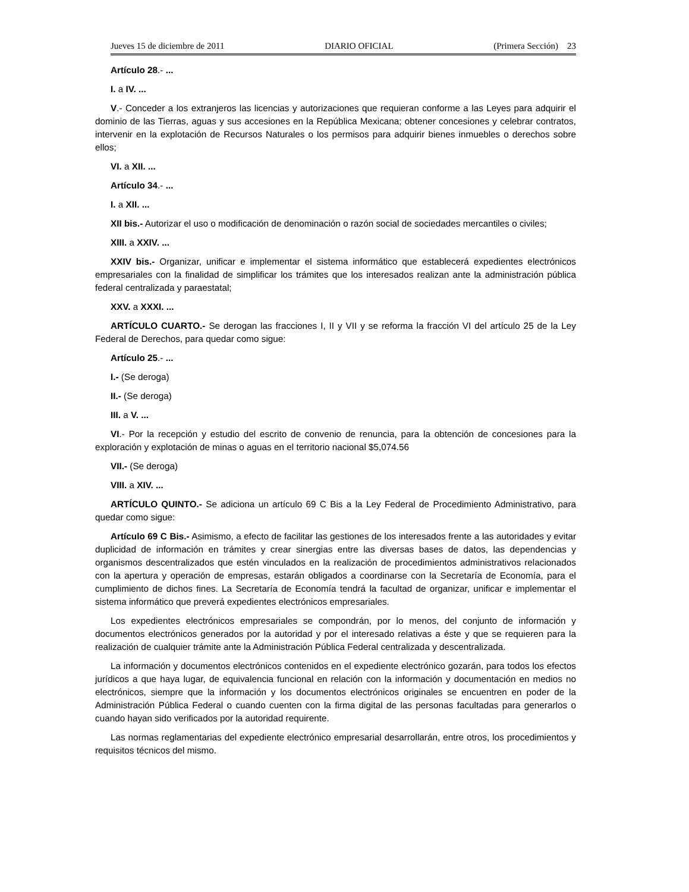Jueves 15 de diciembre de 2011 DIARIO OFICIAL (Primera Sección) 23
Artículo 28.- ...
I. a IV. ...
V.- Conceder a los extranjeros las licencias y autorizaciones que requieran conforme a las Leyes para adquirir el dominio de las Tierras, aguas y sus accesiones en la República Mexicana; obtener concesiones y celebrar contratos, intervenir en la explotación de Recursos Naturales o los permisos para adquirir bienes inmuebles o derechos sobre ellos;
VI. a XII. ...
Artículo 34.- ...
I. a XII. ...
XII bis.- Autorizar el uso o modificación de denominación o razón social de sociedades mercantiles o civiles;
XIII. a XXIV. ...
XXIV bis.- Organizar, unificar e implementar el sistema informático que establecerá expedientes electrónicos empresariales con la finalidad de simplificar los trámites que los interesados realizan ante la administración pública federal centralizada y paraestatal;
XXV. a XXXI. ...
ARTÍCULO CUARTO.- Se derogan las fracciones I, II y VII y se reforma la fracción VI del artículo 25 de la Ley Federal de Derechos, para quedar como sigue:
Artículo 25.- ...
I.- (Se deroga)
II.- (Se deroga)
III. a V. ...
VI.- Por la recepción y estudio del escrito de convenio de renuncia, para la obtención de concesiones para la exploración y explotación de minas o aguas en el territorio nacional $5,074.56
VII.- (Se deroga)
VIII. a XIV. ...
ARTÍCULO QUINTO.- Se adiciona un artículo 69 C Bis a la Ley Federal de Procedimiento Administrativo, para quedar como sigue:
Artículo 69 C Bis.- Asimismo, a efecto de facilitar las gestiones de los interesados frente a las autoridades y evitar duplicidad de información en trámites y crear sinergias entre las diversas bases de datos, las dependencias y organismos descentralizados que estén vinculados en la realización de procedimientos administrativos relacionados con la apertura y operación de empresas, estarán obligados a coordinarse con la Secretaría de Economía, para el cumplimiento de dichos fines. La Secretaría de Economía tendrá la facultad de organizar, unificar e implementar el sistema informático que preverá expedientes electrónicos empresariales.
Los expedientes electrónicos empresariales se compondrán, por lo menos, del conjunto de información y documentos electrónicos generados por la autoridad y por el interesado relativas a éste y que se requieren para la realización de cualquier trámite ante la Administración Pública Federal centralizada y descentralizada.
La información y documentos electrónicos contenidos en el expediente electrónico gozarán, para todos los efectos jurídicos a que haya lugar, de equivalencia funcional en relación con la información y documentación en medios no electrónicos, siempre que la información y los documentos electrónicos originales se encuentren en poder de la Administración Pública Federal o cuando cuenten con la firma digital de las personas facultadas para generarlos o cuando hayan sido verificados por la autoridad requirente.
Las normas reglamentarias del expediente electrónico empresarial desarrollarán, entre otros, los procedimientos y requisitos técnicos del mismo.